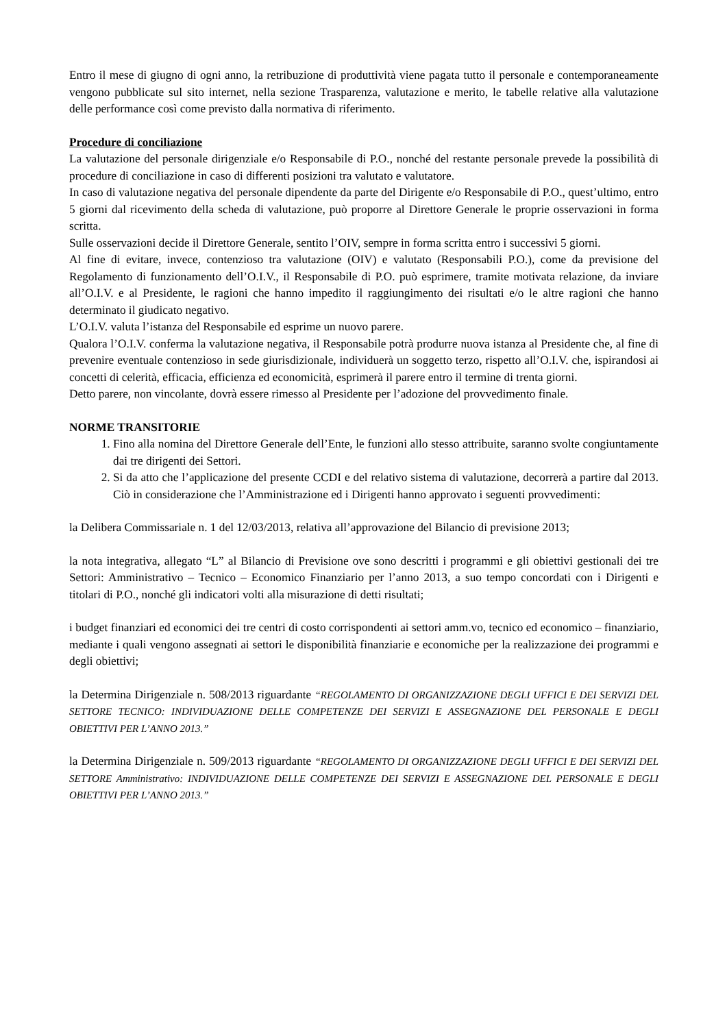Entro il mese di giugno di ogni anno, la retribuzione di produttività viene pagata tutto il personale e contemporaneamente vengono pubblicate sul sito internet, nella sezione Trasparenza, valutazione e merito, le tabelle relative alla valutazione delle performance così come previsto dalla normativa di riferimento.
Procedure di conciliazione
La valutazione del personale dirigenziale e/o Responsabile di P.O., nonché del restante personale prevede la possibilità di procedure di conciliazione in caso di differenti posizioni tra valutato e valutatore.
In caso di valutazione negativa del personale dipendente da parte del Dirigente e/o Responsabile di P.O., quest’ultimo, entro 5 giorni dal ricevimento della scheda di valutazione, può proporre al Direttore Generale le proprie osservazioni in forma scritta.
Sulle osservazioni decide il Direttore Generale, sentito l’OIV, sempre in forma scritta entro i successivi 5 giorni.
Al fine di evitare, invece, contenzioso tra valutazione (OIV) e valutato (Responsabili P.O.), come da previsione del Regolamento di funzionamento dell’O.I.V., il Responsabile di P.O. può esprimere, tramite motivata relazione, da inviare all’O.I.V. e al Presidente, le ragioni che hanno impedito il raggiungimento dei risultati e/o le altre ragioni che hanno determinato il giudicato negativo.
L’O.I.V. valuta l’istanza del Responsabile ed esprime un nuovo parere.
Qualora l’O.I.V. conferma la valutazione negativa, il Responsabile potrà produrre nuova istanza al Presidente che, al fine di prevenire eventuale contenzioso in sede giurisdizionale, individuerà un soggetto terzo, rispetto all’O.I.V. che, ispirandosi ai concetti di celerità, efficacia, efficienza ed economicità, esprimerà il parere entro il termine di trenta giorni.
Detto parere, non vincolante, dovrà essere rimesso al Presidente per l’adozione del provvedimento finale.
NORME TRANSITORIE
1. Fino alla nomina del Direttore Generale dell’Ente, le funzioni allo stesso attribuite, saranno svolte congiuntamente dai tre dirigenti dei Settori.
2. Si da atto che l’applicazione del presente CCDI e del relativo sistema di valutazione, decorrerà a partire dal 2013. Ciò in considerazione che l’Amministrazione ed i Dirigenti hanno approvato i seguenti provvedimenti:
la Delibera Commissariale n. 1 del 12/03/2013, relativa all’approvazione del Bilancio di previsione 2013;
la nota integrativa, allegato “L” al Bilancio di Previsione ove sono descritti i programmi e gli obiettivi gestionali dei tre Settori: Amministrativo – Tecnico – Economico Finanziario per l’anno 2013, a suo tempo concordati con i Dirigenti e titolari di P.O., nonché gli indicatori volti alla misurazione di detti risultati;
i budget finanziari ed economici dei tre centri di costo corrispondenti ai settori amm.vo, tecnico ed economico – finanziario, mediante i quali vengono assegnati ai settori le disponibilità finanziarie e economiche per la realizzazione dei programmi e degli obiettivi;
la Determina Dirigenziale n. 508/2013 riguardante “REGOLAMENTO DI ORGANIZZAZIONE DEGLI UFFICI E DEI SERVIZI DEL SETTORE TECNICO: INDIVIDUAZIONE DELLE COMPETENZE DEI SERVIZI E ASSEGNAZIONE DEL PERSONALE E DEGLI OBIETTIVI PER L’ANNO 2013.”
la Determina Dirigenziale n. 509/2013 riguardante “REGOLAMENTO DI ORGANIZZAZIONE DEGLI UFFICI E DEI SERVIZI DEL SETTORE Amministrativo: INDIVIDUAZIONE DELLE COMPETENZE DEI SERVIZI E ASSEGNAZIONE DEL PERSONALE E DEGLI OBIETTIVI PER L’ANNO 2013.”